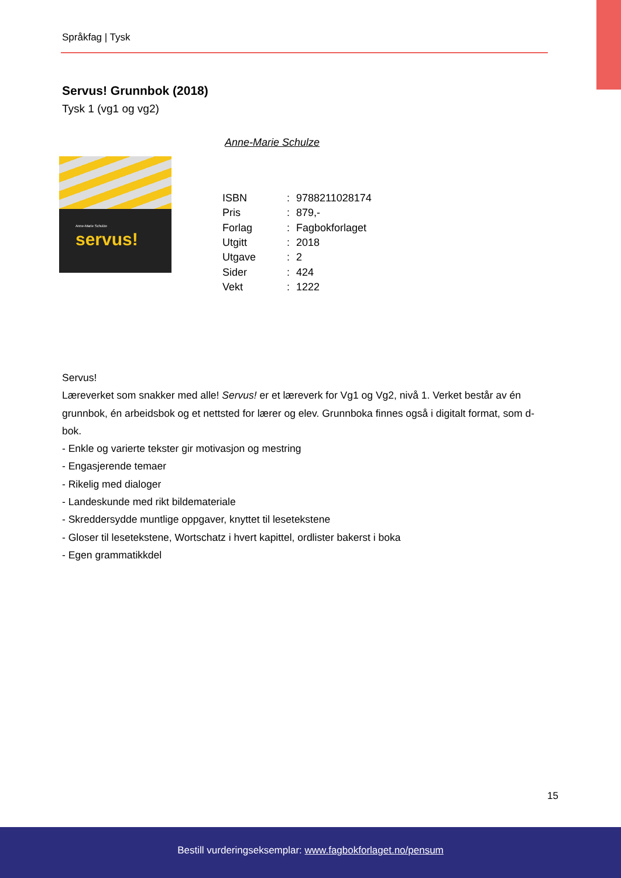Språkfag | Tysk
Servus! Grunnbok (2018)
Tysk 1 (vg1 og vg2)
Anne-Marie Schulze
Anne-Marie Schulze servus!
| ISBN | : | 9788211028174 |
| Pris | : | 879,- |
| Forlag | : | Fagbokforlaget |
| Utgitt | : | 2018 |
| Utgave | : | 2 |
| Sider | : | 424 |
| Vekt | : | 1222 |
Servus!
Læreverket som snakker med alle! Servus! er et læreverk for Vg1 og Vg2, nivå 1. Verket består av én grunnbok, én arbeidsbok og et nettsted for lærer og elev. Grunnboka finnes også i digitalt format, som d-bok.
- Enkle og varierte tekster gir motivasjon og mestring
- Engasjerende temaer
- Rikelig med dialoger
- Landeskunde med rikt bildemateriale
- Skreddersydde muntlige oppgaver, knyttet til lesetekstene
- Gloser til lesetekstene, Wortschatz i hvert kapittel, ordlister bakerst i boka
- Egen grammatikkdel
15
Bestill vurderingseksemplar: www.fagbokforlaget.no/pensum